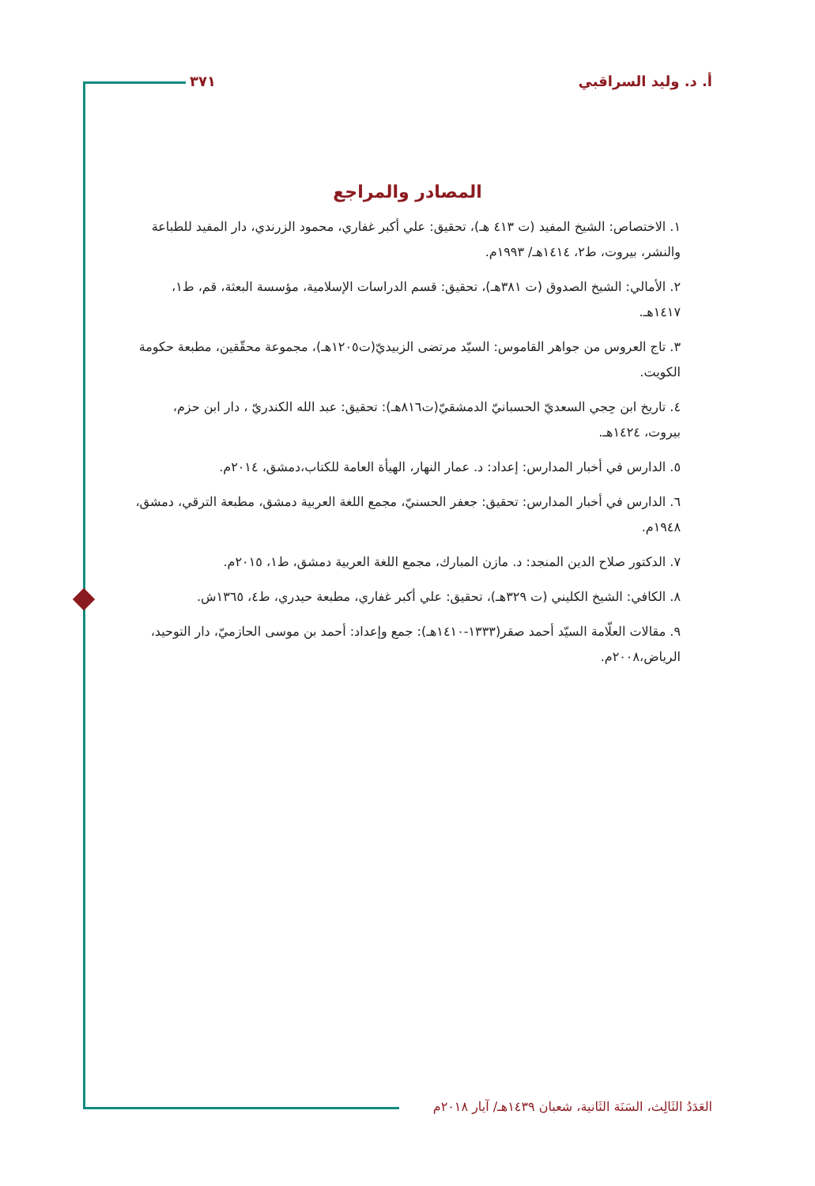أ. د. وليد السراقبي ٣٧١
المصادر والمراجع
١. الاختصاص: الشيخ المفيد (ت ٤١٣ هـ)، تحقيق: علي أكبر غفاري، محمود الزرندي، دار المفيد للطباعة والنشر، بيروت، ط٢، ١٤١٤هـ/ ١٩٩٣م.
٢. الأمالي: الشيخ الصدوق (ت ٣٨١هـ)، تحقيق: قسم الدراسات الإسلامية، مؤسسة البعثة، قم، ط١، ١٤١٧هـ.
٣. تاج العروس من جواهر القاموس: السيّد مرتضى الزبيديّ(ت١٢٠٥هـ)، مجموعة محقّقين، مطبعة حكومة الكويت.
٤. تاريخ ابن حِجي السعديّ الحسبانيّ الدمشقيّ(ت٨١٦هـ): تحقيق: عبد الله الكندريّ ، دار ابن حزم، بيروت، ١٤٢٤هـ.
٥. الدارس في أخبار المدارس: إعداد: د. عمار النهار، الهيأة العامة للكتاب،دمشق، ٢٠١٤م.
٦. الدارس في أخبار المدارس: تحقيق: جعفر الحسنيّ، مجمع اللغة العربية دمشق، مطبعة الترقي، دمشق، ١٩٤٨م.
٧. الدكتور صلاح الدين المنجد: د. مازن المبارك، مجمع اللغة العربية دمشق، ط١، ٢٠١٥م.
٨. الكافي: الشيخ الكليني (ت ٣٢٩هـ)، تحقيق: علي أكبر غفاري، مطبعة حيدري، ط٤، ١٣٦٥ش.
٩. مقالات العلّامة السيّد أحمد صقر(١٣٣٣-١٤١٠هـ): جمع وإعداد: أحمد بن موسى الحازميّ، دار التوحيد، الرياض،٢٠٠٨م.
العَدَدُ الثَالِث، السَنَة الثَانية، شعبان ١٤٣٩هـ/ آيار ٢٠١٨م